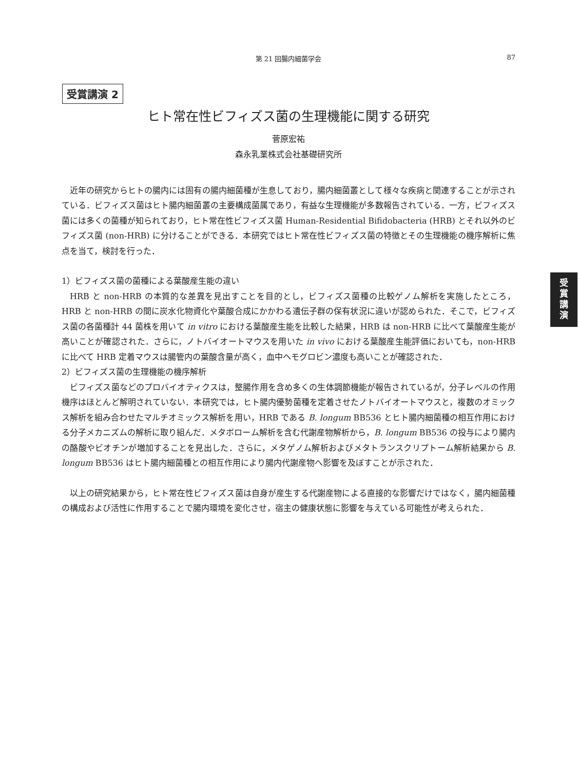第 21 回腸内細菌学会
87
受賞講演 2
受
賞
講
演
ヒト常在性ビフィズス菌の生理機能に関する研究
菅原宏祐
森永乳業株式会社基礎研究所
近年の研究からヒトの腸内には固有の腸内細菌種が生息しており，腸内細菌叢として様々な疾病と関連することが示されている．ビフィズス菌はヒト腸内細菌叢の主要構成菌属であり，有益な生理機能が多数報告されている．一方，ビフィズス菌には多くの菌種が知られており，ヒト常在性ビフィズス菌 Human-Residential Bifidobacteria (HRB) とそれ以外のビフィズス菌 (non-HRB) に分けることができる．本研究ではヒト常在性ビフィズス菌の特徴とその生理機能の機序解析に焦点を当て，検討を行った．
1）ビフィズス菌の菌種による葉酸産生能の違い
HRB と non-HRB の本質的な差異を見出すことを目的とし，ビフィズス菌種の比較ゲノム解析を実施したところ，HRB と non-HRB の間に炭水化物資化や葉酸合成にかかわる遺伝子群の保有状況に違いが認められた．そこで，ビフィズス菌の各菌種計 44 菌株を用いて in vitro における葉酸産生能を比較した結果，HRB は non-HRB に比べて葉酸産生能が高いことが確認された．さらに，ノトバイオートマウスを用いた in vivo における葉酸産生能評価においても，non-HRB に比べて HRB 定着マウスは腸管内の葉酸含量が高く，血中ヘモグロビン濃度も高いことが確認された．
2）ビフィズス菌の生理機能の機序解析
ビフィズス菌などのプロバイオティクスは，整腸作用を含め多くの生体調節機能が報告されているが，分子レベルの作用機序はほとんど解明されていない．本研究では，ヒト腸内優勢菌種を定着させたノトバイオートマウスと，複数のオミックス解析を組み合わせたマルチオミックス解析を用い，HRB である B. longum BB536 とヒト腸内細菌種の相互作用における分子メカニズムの解析に取り組んだ．メタボローム解析を含む代謝産物解析から，B. longum BB536 の投与により腸内の酪酸やビオチンが増加することを見出した．さらに，メタゲノム解析およびメタトランスクリプトーム解析結果から B. longum BB536 はヒト腸内細菌種との相互作用により腸内代謝産物へ影響を及ぼすことが示された．
以上の研究結果から，ヒト常在性ビフィズス菌は自身が産生する代謝産物による直接的な影響だけではなく，腸内細菌種の構成および活性に作用することで腸内環境を変化させ，宿主の健康状態に影響を与えている可能性が考えられた．